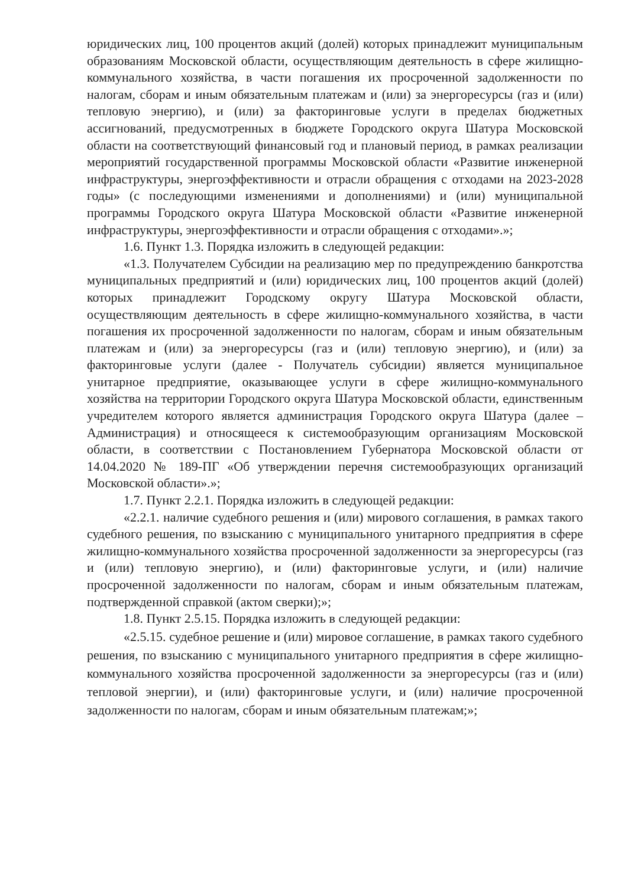юридических лиц, 100 процентов акций (долей) которых принадлежит муниципальным образованиям Московской области, осуществляющим деятельность в сфере жилищно-коммунального хозяйства, в части погашения их просроченной задолженности по налогам, сборам и иным обязательным платежам и (или) за энергоресурсы (газ и (или) тепловую энергию), и (или) за факторинговые услуги в пределах бюджетных ассигнований, предусмотренных в бюджете Городского округа Шатура Московской области на соответствующий финансовый год и плановый период, в рамках реализации мероприятий государственной программы Московской области «Развитие инженерной инфраструктуры, энергоэффективности и отрасли обращения с отходами на 2023-2028 годы» (с последующими изменениями и дополнениями) и (или) муниципальной программы Городского округа Шатура Московской области «Развитие инженерной инфраструктуры, энергоэффективности и отрасли обращения с отходами».»;
1.6. Пункт 1.3. Порядка изложить в следующей редакции:
«1.3. Получателем Субсидии на реализацию мер по предупреждению банкротства муниципальных предприятий и (или) юридических лиц, 100 процентов акций (долей) которых принадлежит Городскому округу Шатура Московской области, осуществляющим деятельность в сфере жилищно-коммунального хозяйства, в части погашения их просроченной задолженности по налогам, сборам и иным обязательным платежам и (или) за энергоресурсы (газ и (или) тепловую энергию), и (или) за факторинговые услуги (далее - Получатель субсидии) является муниципальное унитарное предприятие, оказывающее услуги в сфере жилищно-коммунального хозяйства на территории Городского округа Шатура Московской области, единственным учредителем которого является администрация Городского округа Шатура (далее – Администрация) и относящееся к системообразующим организациям Московской области, в соответствии с Постановлением Губернатора Московской области от 14.04.2020 № 189-ПГ «Об утверждении перечня системообразующих организаций Московской области».»;
1.7. Пункт 2.2.1. Порядка изложить в следующей редакции:
«2.2.1. наличие судебного решения и (или) мирового соглашения, в рамках такого судебного решения, по взысканию с муниципального унитарного предприятия в сфере жилищно-коммунального хозяйства просроченной задолженности за энергоресурсы (газ и (или) тепловую энергию), и (или) факторинговые услуги, и (или) наличие просроченной задолженности по налогам, сборам и иным обязательным платежам, подтвержденной справкой (актом сверки);»;
1.8. Пункт 2.5.15. Порядка изложить в следующей редакции:
«2.5.15. судебное решение и (или) мировое соглашение, в рамках такого судебного решения, по взысканию с муниципального унитарного предприятия в сфере жилищно-коммунального хозяйства просроченной задолженности за энергоресурсы (газ и (или) тепловой энергии), и (или) факторинговые услуги, и (или) наличие просроченной задолженности по налогам, сборам и иным обязательным платежам;»;